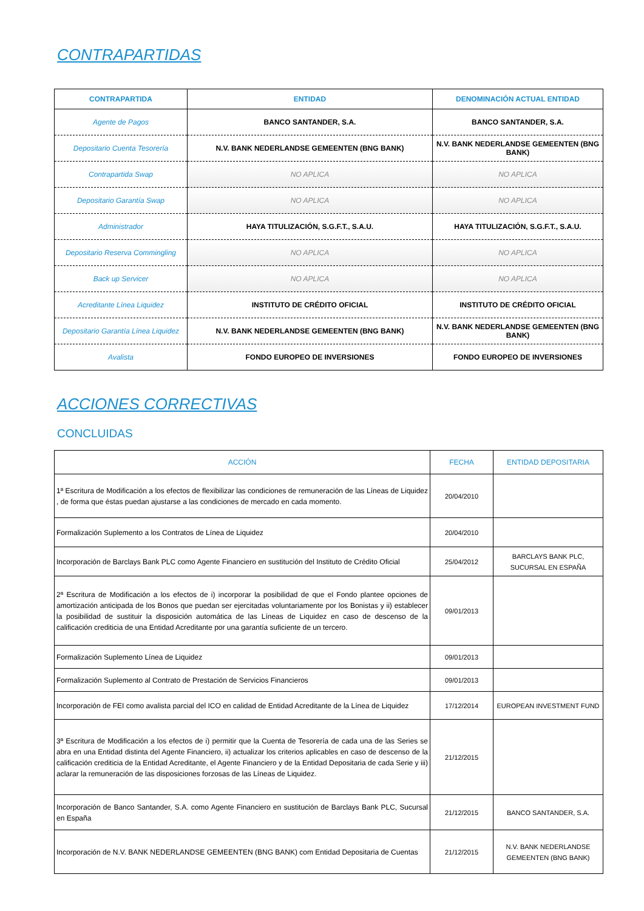CONTRAPARTIDAS
| CONTRAPARTIDA | ENTIDAD | DENOMINACIÓN ACTUAL ENTIDAD |
| --- | --- | --- |
| Agente de Pagos | BANCO SANTANDER, S.A. | BANCO SANTANDER, S.A. |
| Depositario Cuenta Tesorería | N.V. BANK NEDERLANDSE GEMEENTEN (BNG BANK) | N.V. BANK NEDERLANDSE GEMEENTEN (BNG BANK) |
| Contrapartida Swap | NO APLICA | NO APLICA |
| Depositario Garantía Swap | NO APLICA | NO APLICA |
| Administrador | HAYA TITULIZACIÓN, S.G.F.T., S.A.U. | HAYA TITULIZACIÓN, S.G.F.T., S.A.U. |
| Depositario Reserva Commingling | NO APLICA | NO APLICA |
| Back up Servicer | NO APLICA | NO APLICA |
| Acreditante Línea Liquidez | INSTITUTO DE CRÉDITO OFICIAL | INSTITUTO DE CRÉDITO OFICIAL |
| Depositario Garantía Línea Liquidez | N.V. BANK NEDERLANDSE GEMEENTEN (BNG BANK) | N.V. BANK NEDERLANDSE GEMEENTEN (BNG BANK) |
| Avalista | FONDO EUROPEO DE INVERSIONES | FONDO EUROPEO DE INVERSIONES |
ACCIONES CORRECTIVAS
CONCLUIDAS
| ACCIÓN | FECHA | ENTIDAD DEPOSITARIA |
| --- | --- | --- |
| 1ª Escritura de Modificación a los efectos de flexibilizar las condiciones de remuneración de las Líneas de Liquidez , de forma que éstas puedan ajustarse a las condiciones de mercado en cada momento. | 20/04/2010 | |
| Formalización Suplemento a los Contratos de Línea de Liquidez | 20/04/2010 | |
| Incorporación de Barclays Bank PLC como Agente Financiero en sustitución del Instituto de Crédito Oficial | 25/04/2012 | BARCLAYS BANK PLC, SUCURSAL EN ESPAÑA |
| 2ª Escritura de Modificación a los efectos de i) incorporar la posibilidad de que el Fondo plantee opciones de amortización anticipada de los Bonos que puedan ser ejercitadas voluntariamente por los Bonistas y ii) establecer la posibilidad de sustituir la disposición automática de las Líneas de Liquidez en caso de descenso de la calificación crediticia de una Entidad Acreditante por una garantía suficiente de un tercero. | 09/01/2013 | |
| Formalización Suplemento Línea de Liquidez | 09/01/2013 | |
| Formalización Suplemento al Contrato de Prestación de Servicios Financieros | 09/01/2013 | |
| Incorporación de FEI como avalista parcial del ICO en calidad de Entidad Acreditante de la Línea de Liquidez | 17/12/2014 | EUROPEAN INVESTMENT FUND |
| 3ª Escritura de Modificación a los efectos de i) permitir que la Cuenta de Tesorería de cada una de las Series se abra en una Entidad distinta del Agente Financiero, ii) actualizar los criterios aplicables en caso de descenso de la calificación crediticia de la Entidad Acreditante, el Agente Financiero y de la Entidad Depositaria de cada Serie y iii) aclarar la remuneración de las disposiciones forzosas de las Líneas de Liquidez. | 21/12/2015 | |
| Incorporación de Banco Santander, S.A. como Agente Financiero en sustitución de Barclays Bank PLC, Sucursal en España | 21/12/2015 | BANCO SANTANDER, S.A. |
| Incorporación de N.V. BANK NEDERLANDSE GEMEENTEN (BNG BANK) com Entidad Depositaria de Cuentas | 21/12/2015 | N.V. BANK NEDERLANDSE GEMEENTEN (BNG BANK) |